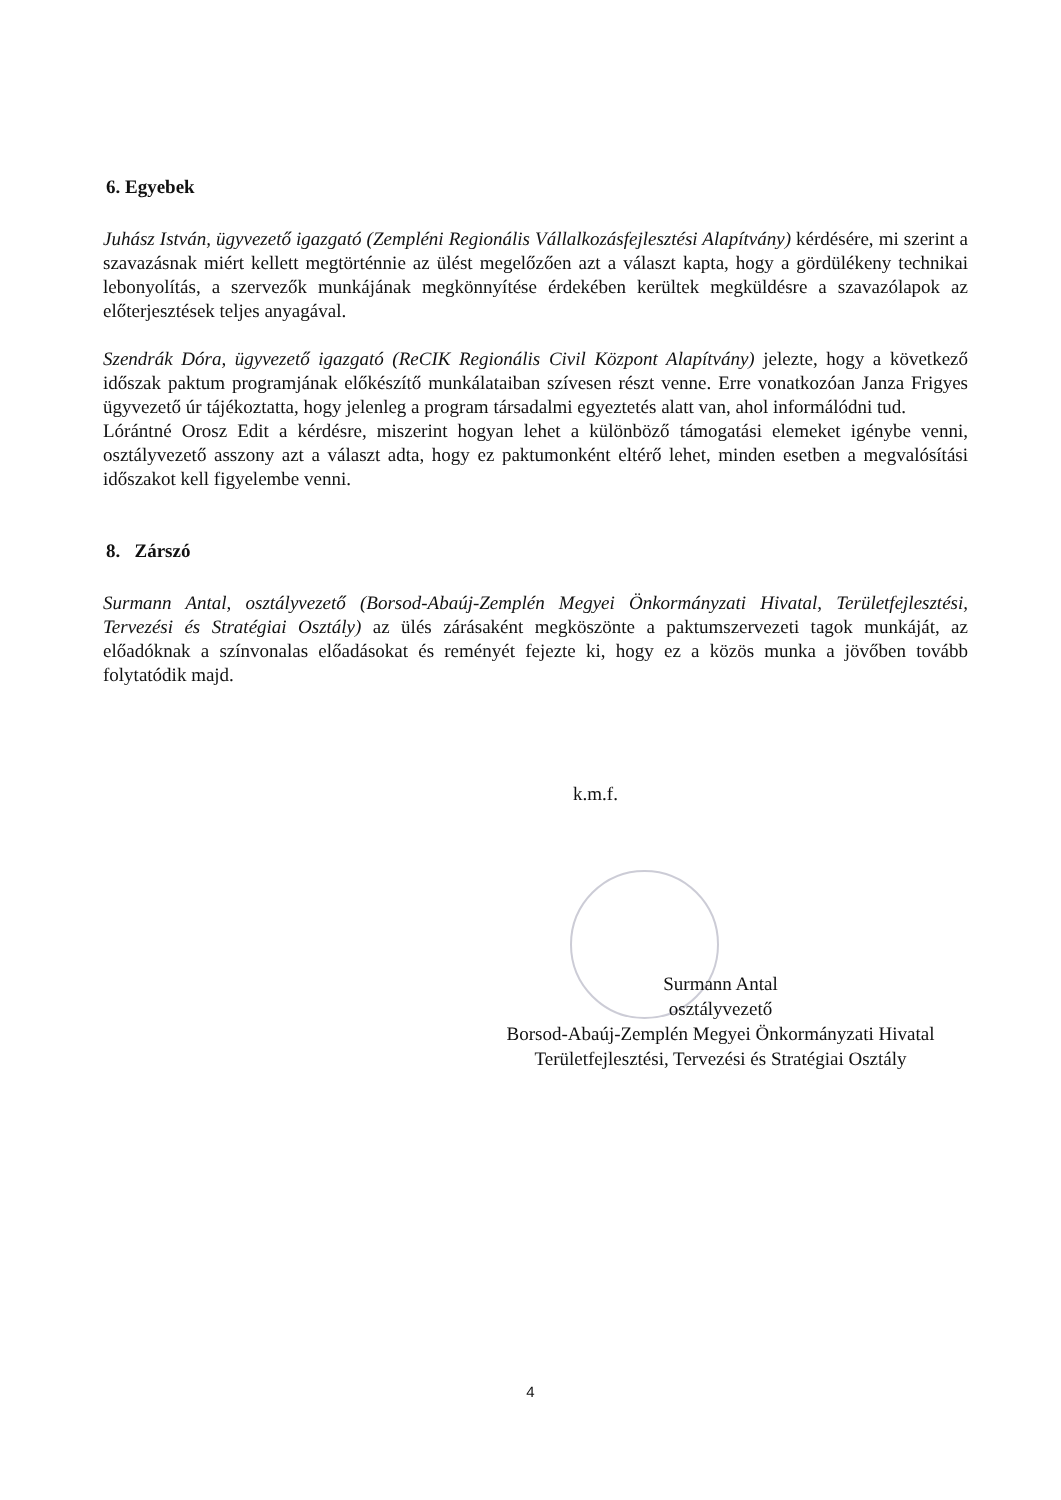6. Egyebek
Juhász István, ügyvezető igazgató (Zempléni Regionális Vállalkozásfejlesztési Alapítvány) kérdésére, mi szerint a szavazásnak miért kellett megtörténnie az ülést megelőzően azt a választ kapta, hogy a gördülékeny technikai lebonyolítás, a szervezők munkájának megkönnyítése érdekében kerültek megküldésre a szavazólapok az előterjesztések teljes anyagával.
Szendrák Dóra, ügyvezető igazgató (ReCIK Regionális Civil Központ Alapítvány) jelezte, hogy a következő időszak paktum programjának előkészítő munkálataiban szívesen részt venne. Erre vonatkozóan Janza Frigyes ügyvezető úr tájékoztatta, hogy jelenleg a program társadalmi egyeztetés alatt van, ahol informálódni tud.
Lórántné Orosz Edit a kérdésre, miszerint hogyan lehet a különböző támogatási elemeket igénybe venni, osztályvezető asszony azt a választ adta, hogy ez paktumonként eltérő lehet, minden esetben a megvalósítási időszakot kell figyelembe venni.
8. Zárszó
Surmann Antal, osztályvezető (Borsod-Abaúj-Zemplén Megyei Önkormányzati Hivatal, Területfejlesztési, Tervezési és Stratégiai Osztály) az ülés zárásaként megköszönte a paktumszervezeti tagok munkáját, az előadóknak a színvonalas előadásokat és reményét fejezte ki, hogy ez a közös munka a jövőben tovább folytatódik majd.
k.m.f.
Surmann Antal
osztályvezető
Borsod-Abaúj-Zemplén Megyei Önkormányzati Hivatal
Területfejlesztési, Tervezési és Stratégiai Osztály
4